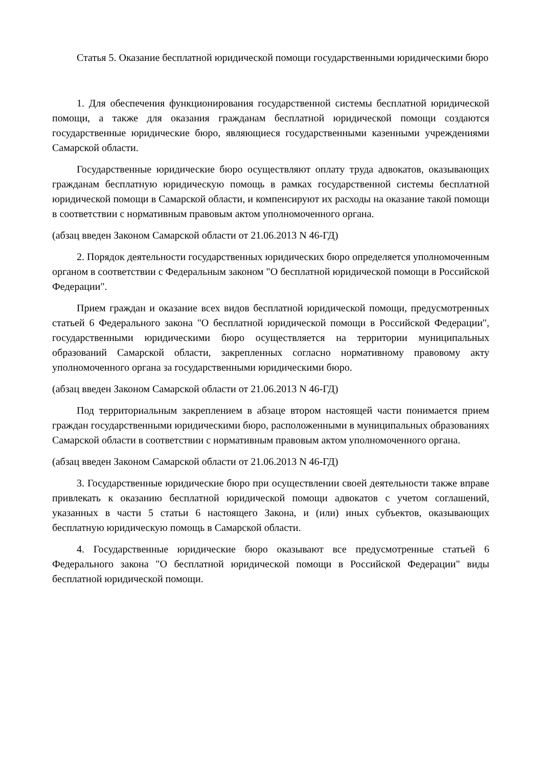Статья 5. Оказание бесплатной юридической помощи государственными юридическими бюро
1. Для обеспечения функционирования государственной системы бесплатной юридической помощи, а также для оказания гражданам бесплатной юридической помощи создаются государственные юридические бюро, являющиеся государственными казенными учреждениями Самарской области.
Государственные юридические бюро осуществляют оплату труда адвокатов, оказывающих гражданам бесплатную юридическую помощь в рамках государственной системы бесплатной юридической помощи в Самарской области, и компенсируют их расходы на оказание такой помощи в соответствии с нормативным правовым актом уполномоченного органа.
(абзац введен Законом Самарской области от 21.06.2013 N 46-ГД)
2. Порядок деятельности государственных юридических бюро определяется уполномоченным органом в соответствии с Федеральным законом "О бесплатной юридической помощи в Российской Федерации".
Прием граждан и оказание всех видов бесплатной юридической помощи, предусмотренных статьей 6 Федерального закона "О бесплатной юридической помощи в Российской Федерации", государственными юридическими бюро осуществляется на территории муниципальных образований Самарской области, закрепленных согласно нормативному правовому акту уполномоченного органа за государственными юридическими бюро.
(абзац введен Законом Самарской области от 21.06.2013 N 46-ГД)
Под территориальным закреплением в абзаце втором настоящей части понимается прием граждан государственными юридическими бюро, расположенными в муниципальных образованиях Самарской области в соответствии с нормативным правовым актом уполномоченного органа.
(абзац введен Законом Самарской области от 21.06.2013 N 46-ГД)
3. Государственные юридические бюро при осуществлении своей деятельности также вправе привлекать к оказанию бесплатной юридической помощи адвокатов с учетом соглашений, указанных в части 5 статьи 6 настоящего Закона, и (или) иных субъектов, оказывающих бесплатную юридическую помощь в Самарской области.
4. Государственные юридические бюро оказывают все предусмотренные статьей 6 Федерального закона "О бесплатной юридической помощи в Российской Федерации" виды бесплатной юридической помощи.